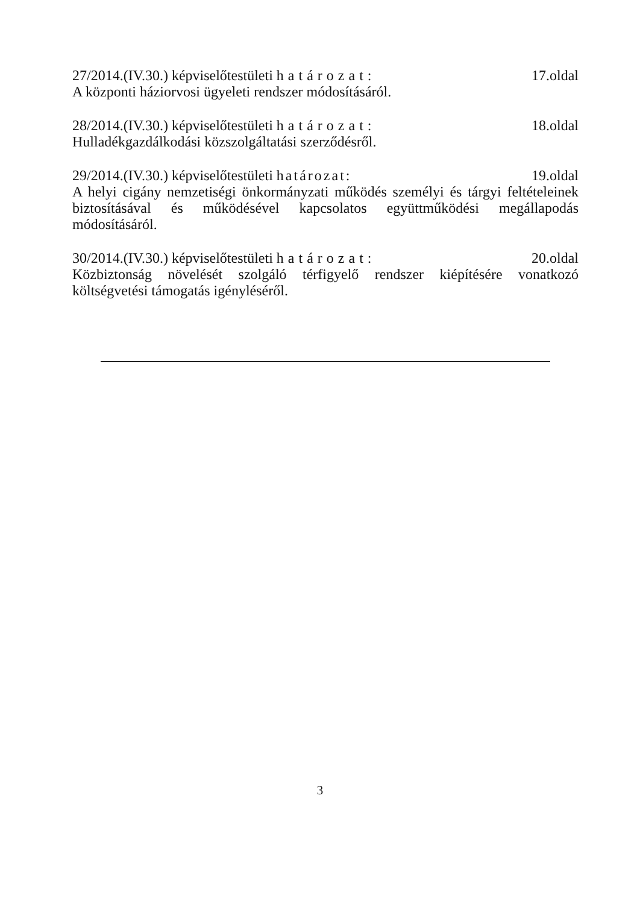27/2014.(IV.30.) képviselőtestületi határozat: 17.oldal
A központi háziorvosi ügyeleti rendszer módosításáról.
28/2014.(IV.30.) képviselőtestületi határozat: 18.oldal
Hulladékgazdálkodási közszolgáltatási szerződésről.
29/2014.(IV.30.) képviselőtestületi határozat: 19.oldal
A helyi cigány nemzetiségi önkormányzati működés személyi és tárgyi feltételeinek biztosításával és működésével kapcsolatos együttműködési megállapodás módosításáról.
30/2014.(IV.30.) képviselőtestületi határozat: 20.oldal
Közbiztonság növelését szolgáló térfigyelő rendszer kiépítésére vonatkozó költségvetési támogatás igényléséről.
3